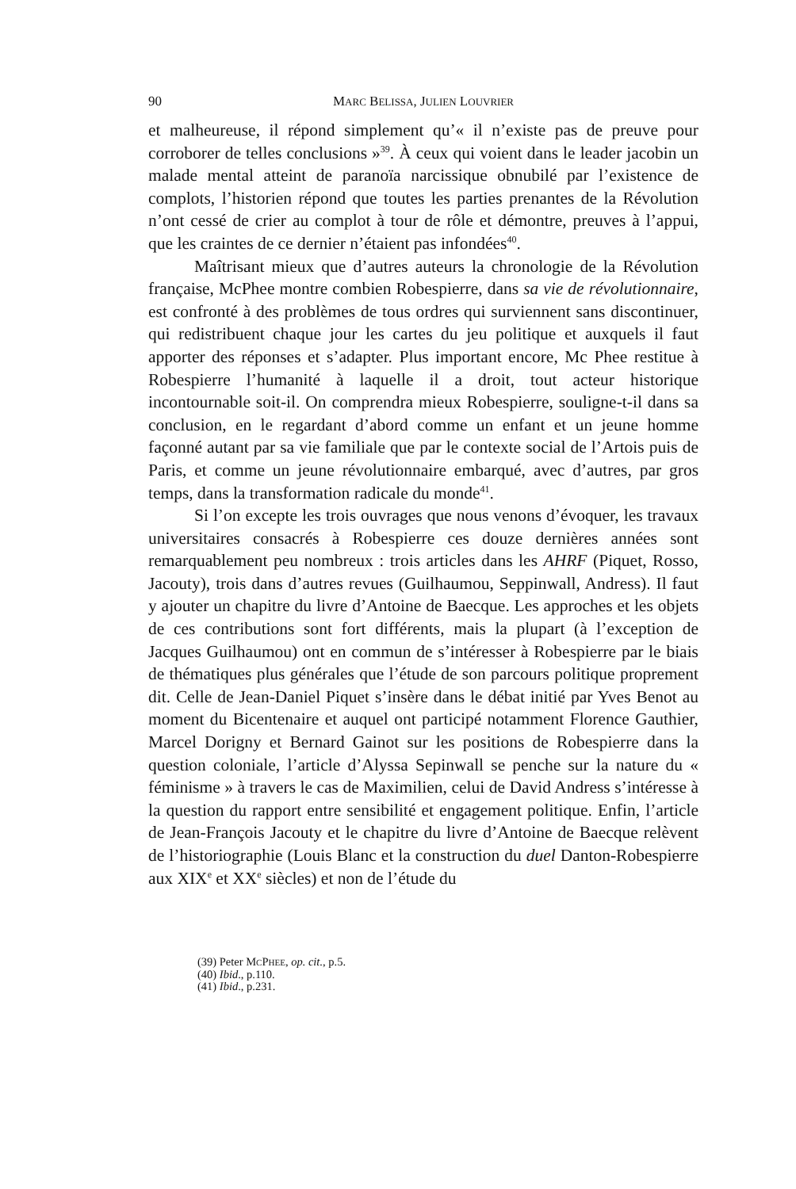90 MARC BELISSA, JULIEN LOUVRIER
et malheureuse, il répond simplement qu’« il n’existe pas de preuve pour corroborer de telles conclusions »<sup>39</sup>. À ceux qui voient dans le leader jacobin un malade mental atteint de paranoïa narcissique obnubilé par l’existence de complots, l’historien répond que toutes les parties prenantes de la Révolution n’ont cessé de crier au complot à tour de rôle et démontre, preuves à l’appui, que les craintes de ce dernier n’étaient pas infondées<sup>40</sup>.
Maîtrisant mieux que d’autres auteurs la chronologie de la Révolution française, McPhee montre combien Robespierre, dans sa vie de révolutionnaire, est confronté à des problèmes de tous ordres qui surviennent sans discontinuer, qui redistribuent chaque jour les cartes du jeu politique et auxquels il faut apporter des réponses et s’adapter. Plus important encore, Mc Phee restitue à Robespierre l’humanité à laquelle il a droit, tout acteur historique incontournable soit-il. On comprendra mieux Robespierre, souligne-t-il dans sa conclusion, en le regardant d’abord comme un enfant et un jeune homme façonné autant par sa vie familiale que par le contexte social de l’Artois puis de Paris, et comme un jeune révolutionnaire embarqué, avec d’autres, par gros temps, dans la transformation radicale du monde<sup>41</sup>.
Si l’on excepte les trois ouvrages que nous venons d’évoquer, les travaux universitaires consacrés à Robespierre ces douze dernières années sont remarquablement peu nombreux : trois articles dans les AHRF (Piquet, Rosso, Jacouty), trois dans d’autres revues (Guilhaumou, Seppinwall, Andress). Il faut y ajouter un chapitre du livre d’Antoine de Baecque. Les approches et les objets de ces contributions sont fort différents, mais la plupart (à l’exception de Jacques Guilhaumou) ont en commun de s’intéresser à Robespierre par le biais de thématiques plus générales que l’étude de son parcours politique proprement dit. Celle de Jean-Daniel Piquet s’insère dans le débat initié par Yves Benot au moment du Bicentenaire et auquel ont participé notamment Florence Gauthier, Marcel Dorigny et Bernard Gainot sur les positions de Robespierre dans la question coloniale, l’article d’Alyssa Sepinwall se penche sur la nature du « féminisme » à travers le cas de Maximilien, celui de David Andress s’intéresse à la question du rapport entre sensibilité et engagement politique. Enfin, l’article de Jean-François Jacouty et le chapitre du livre d’Antoine de Baecque relèvent de l’historiographie (Louis Blanc et la construction du duel Danton-Robespierre aux XIX<sup>e</sup> et XX<sup>e</sup> siècles) et non de l’étude du
(39) Peter MCPHEE, op. cit., p.5.
(40) Ibid., p.110.
(41) Ibid., p.231.